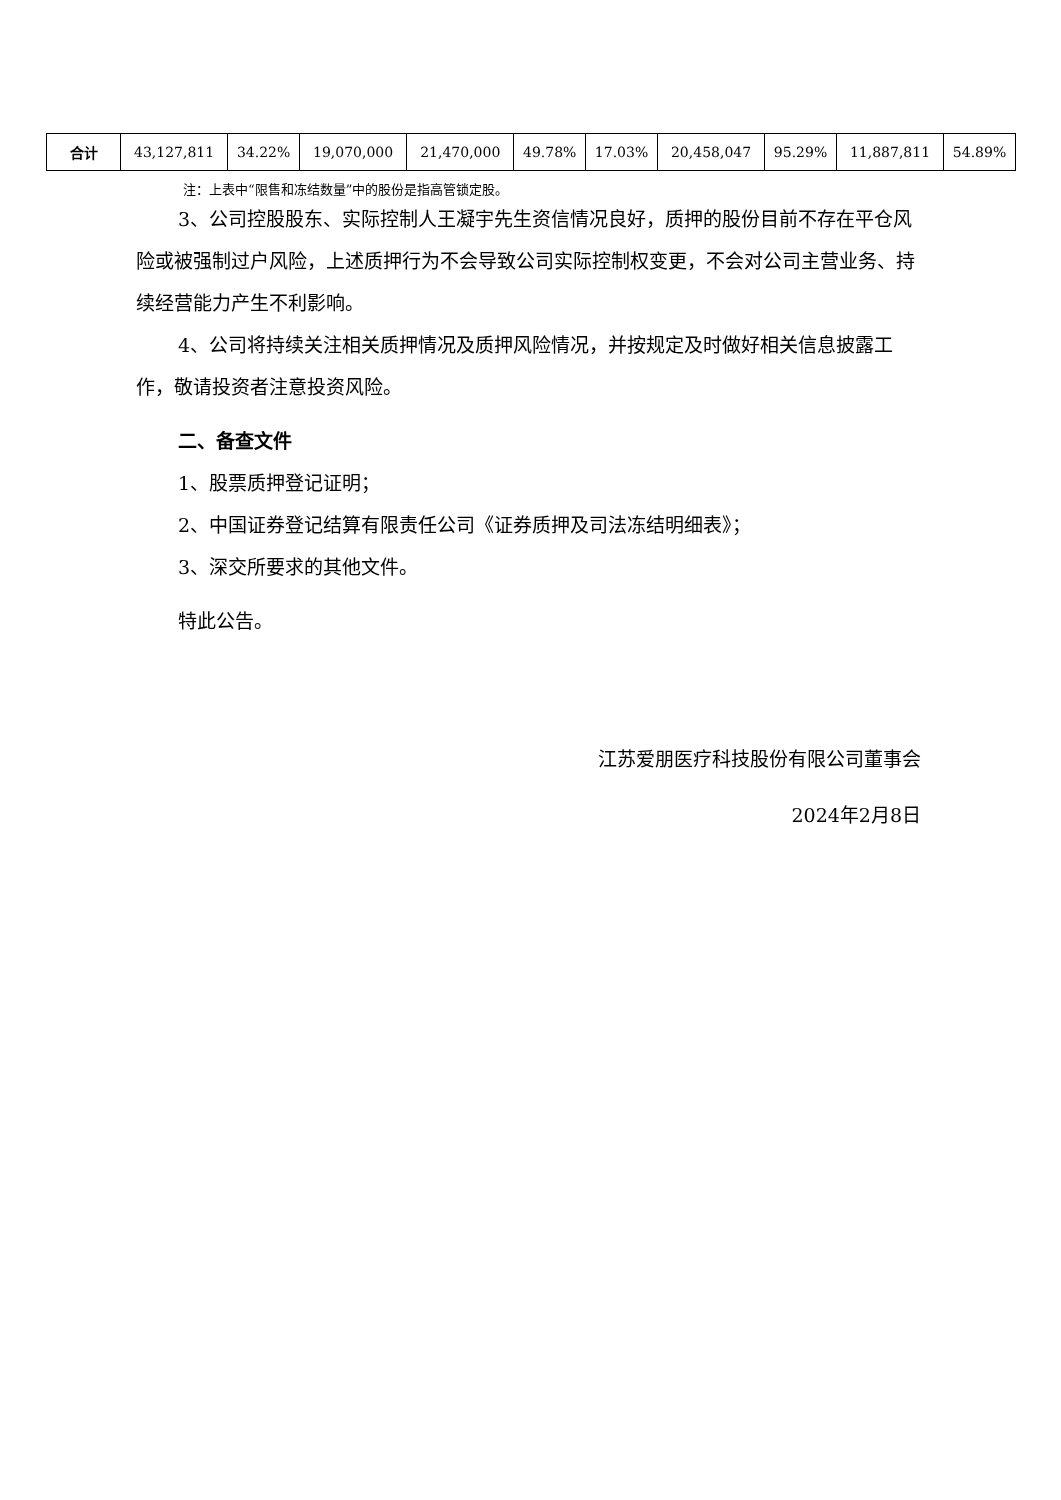| 合计 | 43,127,811 | 34.22% | 19,070,000 | 21,470,000 | 49.78% | 17.03% | 20,458,047 | 95.29% | 11,887,811 | 54.89% |
注：上表中“限售和冻结数量”中的股份是指高管锁定股。
3、公司控股股东、实际控制人王凝宇先生资信情况良好，质押的股份目前不存在平仓风险或被强制过户风险，上述质押行为不会导致公司实际控制权变更，不会对公司主营业务、持续经营能力产生不利影响。
4、公司将持续关注相关质押情况及质押风险情况，并按规定及时做好相关信息披露工作，敬请投资者注意投资风险。
二、备查文件
1、股票质押登记证明；
2、中国证券登记结算有限责任公司《证券质押及司法冻结明细表》；
3、深交所要求的其他文件。
特此公告。
江苏爱朋医疗科技股份有限公司董事会
2024年2月8日